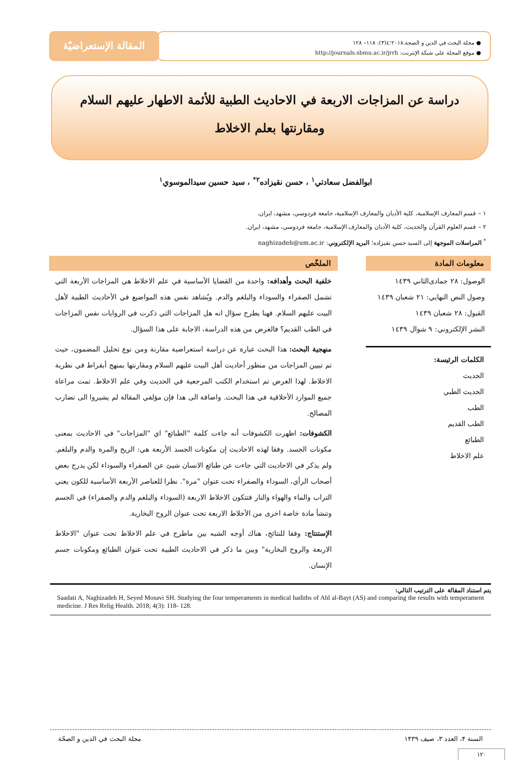● مجلة البحث في الدين و الصحة.٢٠١٨؛٤(٣): ١١٨– ١٢٨
● موقع المجلة على شبكة الإنترنت: http://journals.sbmu.ac.ir/jrrh
المقالة الإستعراضيّة
دراسة عن المزاجات الاربعة في الاحاديث الطبية للأئمة الاطهار عليهم السلام
ومقارنتها بعلم الاخلاط
ابوالفضل سعادتي<sup>١</sup> ، حسن نقيزاده<sup>٢*</sup> ، سيد حسين سيدالموسوي<sup>١</sup>
١ – قسم المعارف الإسلامية، كلية الأديان والمعارف الإسلامية، جامعة فردوسي، مشهد، ايران.
٢ – قسم العلوم القرآن والحديث، كلية الأديان والمعارف الإسلامية، جامعة فردوسي، مشهد، ايران.
<sup>*</sup> المراسلات الموجهة إلى السيد حسن نقيزاده؛ البريد الإلكتروني: naghizadeh@um.ac.ir
معلومات المادة
الوصول: ٢٨ جمادی‌الثاني ١٤٣٩
وصول النص النهايي: ٢١ شعبان ١٤٣٩
القبول: ٢٨ شعبان ١٤٣٩
النشر الإلكتروني: ٩ شوال ١٤٣٩
الكلمات الرئيسة:
الحديث
الحديث الطبي
الطب
الطب القديم
الطبائع
علم الاخلاط
الملخّص
خلفية البحث وأهدافه: واحدة من القضايا الأساسية في علم الاخلاط هي المزاجات الأربعة التي تشمل الصفراء والسوداء والبلغم والدم. ويُشاهد نفس هذه المواضيع في الأحاديث الطبية لأهل البيت عليهم السلام. فهنا يطرح سؤال انه هل المزاجات التي ذكرت في الروايات نفس المزاجات في الطب القديم؟ فالغرض من هذه الدراسة، الاجابة على هذا السؤال.
منهجية البحث: هذا البحث عبارة عن دراسة استعراضية مقارنة ومن نوع تحليل المضمون، حيث تم تبيين المزاجات من منظور أحاديث أهل البيت عليهم السلام ومقارنتها بمنهج أبقراط في نظرية الاخلاط. لهذا الغرض تم استخدام الكتب المرجعية في الحديث وفي علم الاخلاط. تمت مراعاة جميع الموارد الأخلاقية في هذا البحث. واضافة الى هذا فإن مؤلفي المقالة لم يشيروا الى تضارب المصالح.
الكشوفات: اظهرت الكشوفات أنه جاءت كلمة "الطبائع" اي "المزاجات" في الاحاديث بمعنى مكونات الجسد. وفقا لهذه الاحاديث إن مكونات الجسد الأربعة هي: الريح والمرة والدم والبلغم. ولم يذكر في الاحاديث التي جاءت عن طبائع الانسان شيئ عن الصفراء والسوداء لكن يدرج بعض أصحاب الرأي، السوداء والصفراء تحت عنوان "مرة". نظرا للعناصر الأربعة الأساسية للكون يعني التراب والماء والهواء والنار فتتكون الاخلاط الاربعة (السوداء والبلغم والدم والصفراء) في الجسم وتنشأ مادة خاصة اخرى من الأخلاط الاربعة تحت عنوان الروح البخارية.
الإستنتاج: وفقا للنتائج، هناك أوجه الشبه بين ماطرح في علم الاخلاط تحت عنوان "الاخلاط الاربعة والروح البخارية" وبين ما ذكر في الاحاديث الطبية تحت عنوان الطبائع ومكونات جسم الإنسان.
يتم استناد المقالة على الترتيب التالي:
Saadati A, Naghizadeh H, Seyed Mosavi SH. Studying the four temperaments in medical hadiths of Ahl al-Bayt (AS) and comparing the results with temperament medicine. J Res Relig Health. 2018; 4(3): 118- 128.
السنة ۴، العدد ٣، صيف ١۴٣٩ مجلة البحث في الدين و الصحّة
١٢٠